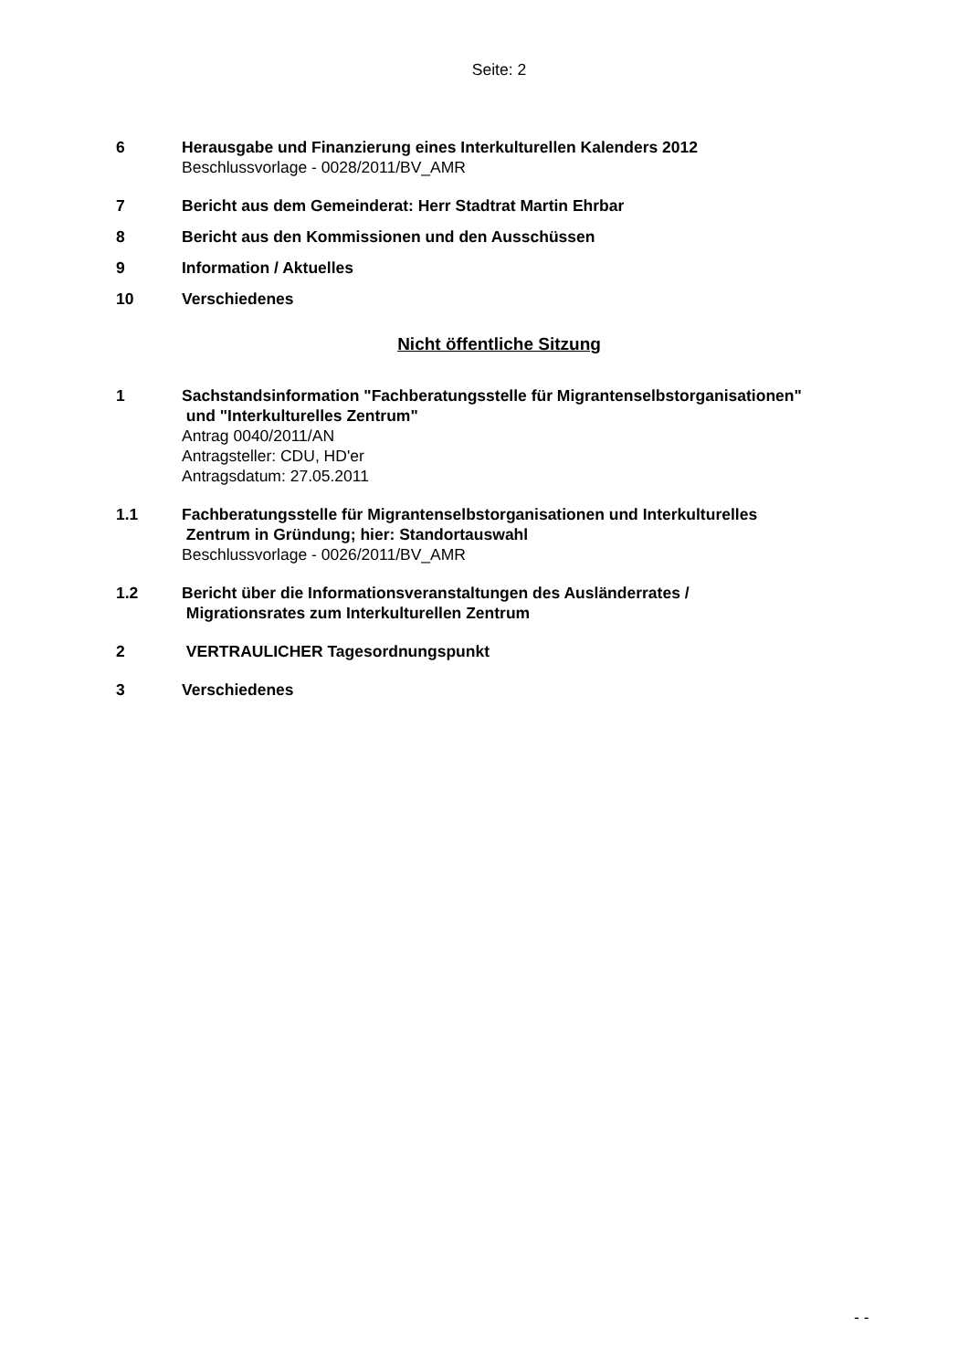Seite: 2
6 Herausgabe und Finanzierung eines Interkulturellen Kalenders 2012
Beschlussvorlage - 0028/2011/BV_AMR
7 Bericht aus dem Gemeinderat: Herr Stadtrat Martin Ehrbar
8 Bericht aus den Kommissionen und den Ausschüssen
9 Information / Aktuelles
10 Verschiedenes
Nicht öffentliche Sitzung
1 Sachstandsinformation "Fachberatungsstelle für Migrantenselbstorganisationen"
und "Interkulturelles Zentrum"
Antrag 0040/2011/AN
Antragsteller: CDU, HD'er
Antragsdatum: 27.05.2011
1.1 Fachberatungsstelle für Migrantenselbstorganisationen und Interkulturelles
Zentrum in Gründung; hier: Standortauswahl
Beschlussvorlage - 0026/2011/BV_AMR
1.2 Bericht über die Informationsveranstaltungen des Ausländerrates /
Migrationsrates zum Interkulturellen Zentrum
2 VERTRAULICHER Tagesordnungspunkt
3 Verschiedenes
- -